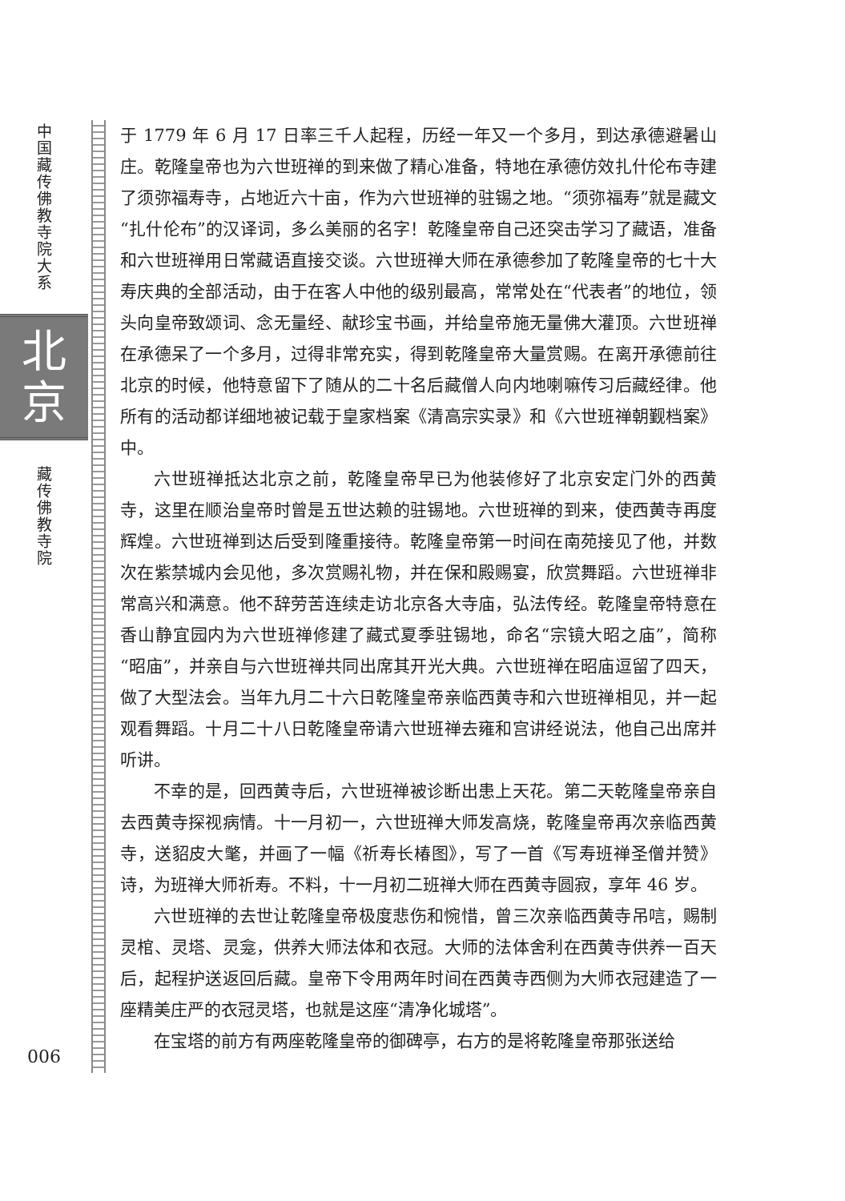中国藏传佛教寺院大系
北
京
藏传佛教寺院
006
于 1779 年 6 月 17 日率三千人起程，历经一年又一个多月，到达承德避暑山庄。乾隆皇帝也为六世班禅的到来做了精心准备，特地在承德仿效扎什伦布寺建了须弥福寿寺，占地近六十亩，作为六世班禅的驻锡之地。“须弥福寿”就是藏文“扎什伦布”的汉译词，多么美丽的名字！乾隆皇帝自己还突击学习了藏语，准备和六世班禅用日常藏语直接交谈。六世班禅大师在承德参加了乾隆皇帝的七十大寿庆典的全部活动，由于在客人中他的级别最高，常常处在“代表者”的地位，领头向皇帝致颂词、念无量经、献珍宝书画，并给皇帝施无量佛大灌顶。六世班禅在承德呆了一个多月，过得非常充实，得到乾隆皇帝大量赏赐。在离开承德前往北京的时候，他特意留下了随从的二十名后藏僧人向内地喇嘛传习后藏经律。他所有的活动都详细地被记载于皇家档案《清高宗实录》和《六世班禅朝觐档案》中。
六世班禅抵达北京之前，乾隆皇帝早已为他装修好了北京安定门外的西黄寺，这里在顺治皇帝时曾是五世达赖的驻锡地。六世班禅的到来，使西黄寺再度辉煌。六世班禅到达后受到隆重接待。乾隆皇帝第一时间在南苑接见了他，并数次在紫禁城内会见他，多次赏赐礼物，并在保和殿赐宴，欣赏舞蹈。六世班禅非常高兴和满意。他不辞劳苦连续走访北京各大寺庙，弘法传经。乾隆皇帝特意在香山静宜园内为六世班禅修建了藏式夏季驻锡地，命名“宗镜大昭之庙”，简称“昭庙”，并亲自与六世班禅共同出席其开光大典。六世班禅在昭庙逗留了四天，做了大型法会。当年九月二十六日乾隆皇帝亲临西黄寺和六世班禅相见，并一起观看舞蹈。十月二十八日乾隆皇帝请六世班禅去雍和宫讲经说法，他自己出席并听讲。
不幸的是，回西黄寺后，六世班禅被诊断出患上天花。第二天乾隆皇帝亲自去西黄寺探视病情。十一月初一，六世班禅大师发高烧，乾隆皇帝再次亲临西黄寺，送貂皮大氅，并画了一幅《祈寿长椿图》，写了一首《写寿班禅圣僧并赞》诗，为班禅大师祈寿。不料，十一月初二班禅大师在西黄寺圆寂，享年 46 岁。
六世班禅的去世让乾隆皇帝极度悲伤和惋惜，曾三次亲临西黄寺吊唁，赐制灵棺、灵塔、灵龛，供养大师法体和衣冠。大师的法体舍利在西黄寺供养一百天后，起程护送返回后藏。皇帝下令用两年时间在西黄寺西侧为大师衣冠建造了一座精美庄严的衣冠灵塔，也就是这座“清净化城塔”。
在宝塔的前方有两座乾隆皇帝的御碑亭，右方的是将乾隆皇帝那张送给